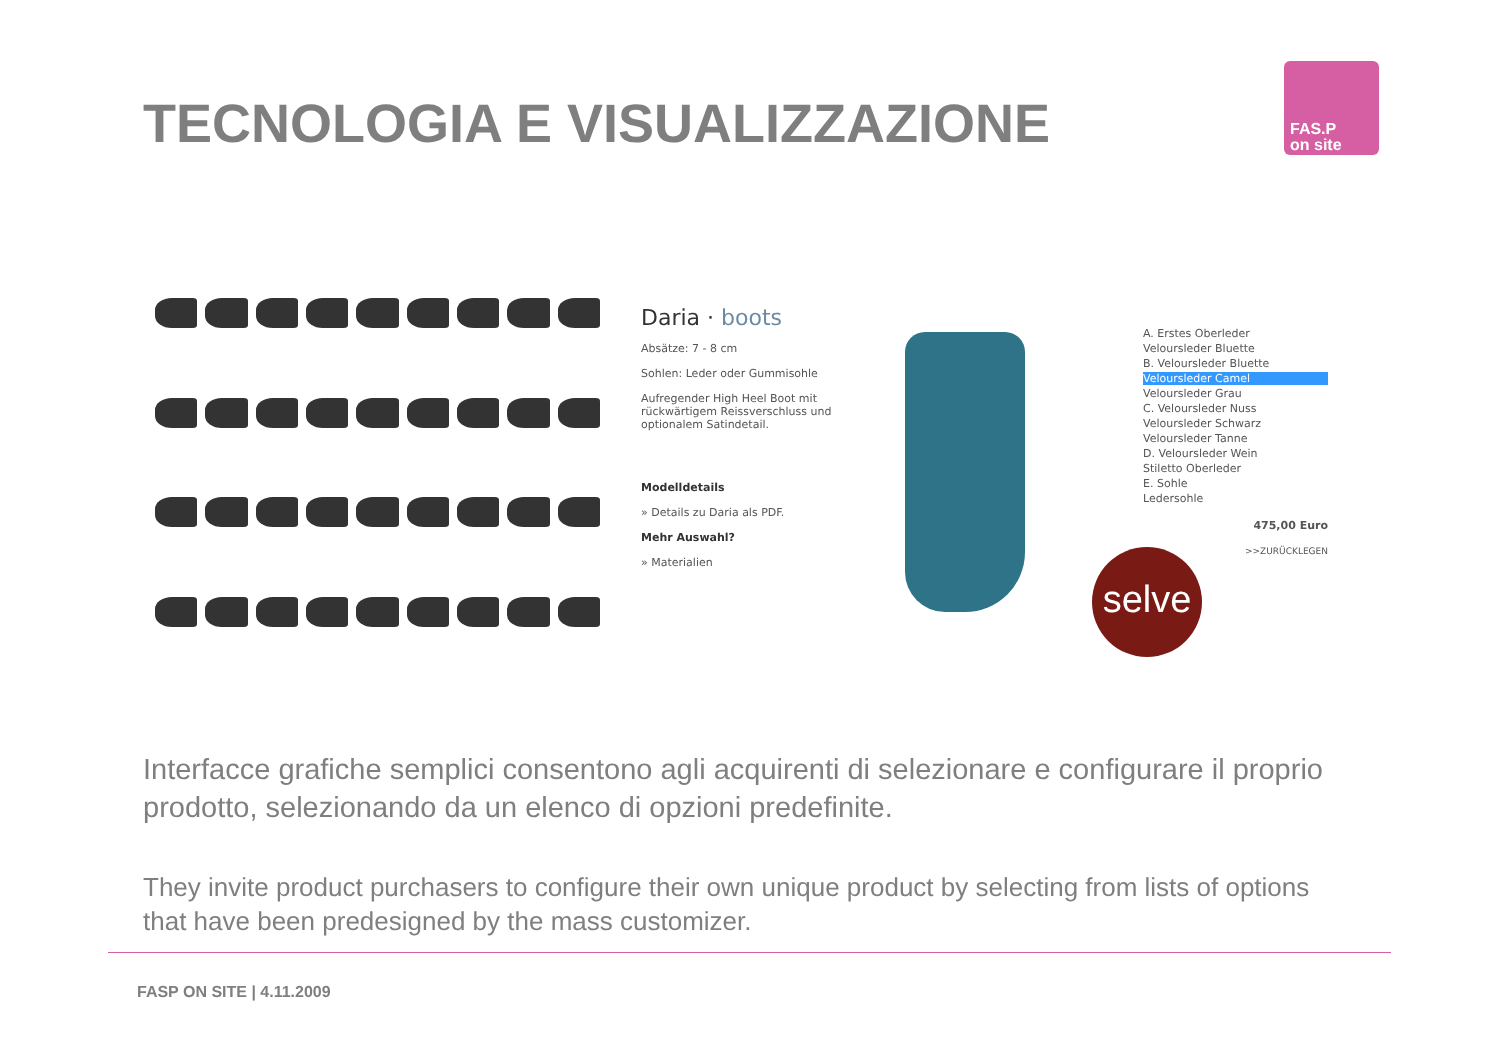TECNOLOGIA E VISUALIZZAZIONE
FAS.P
on site
Daria · boots
Absätze: 7 - 8 cm
Sohlen: Leder oder Gummisohle
Aufregender High Heel Boot mit rückwärtigem Reissverschluss und optionalem Satindetail.
Modelldetails
» Details zu Daria als PDF.
Mehr Auswahl?
» Materialien
A. Erstes Oberleder
Veloursleder Bluette
B. Veloursleder Bluette
Veloursleder Camel
Veloursleder Grau
C. Veloursleder Nuss
Veloursleder Schwarz
Veloursleder Tanne
D. Veloursleder Wein
Stiletto Oberleder
E. Sohle
Ledersohle
475,00 Euro
>>ZURÜCKLEGEN
selve
Interfacce grafiche semplici consentono agli acquirenti di selezionare e configurare il proprio prodotto, selezionando da un elenco di opzioni predefinite.
They invite product purchasers to configure their own unique product by selecting from lists of options that have been predesigned by the mass customizer.
FASP ON SITE | 4.11.2009